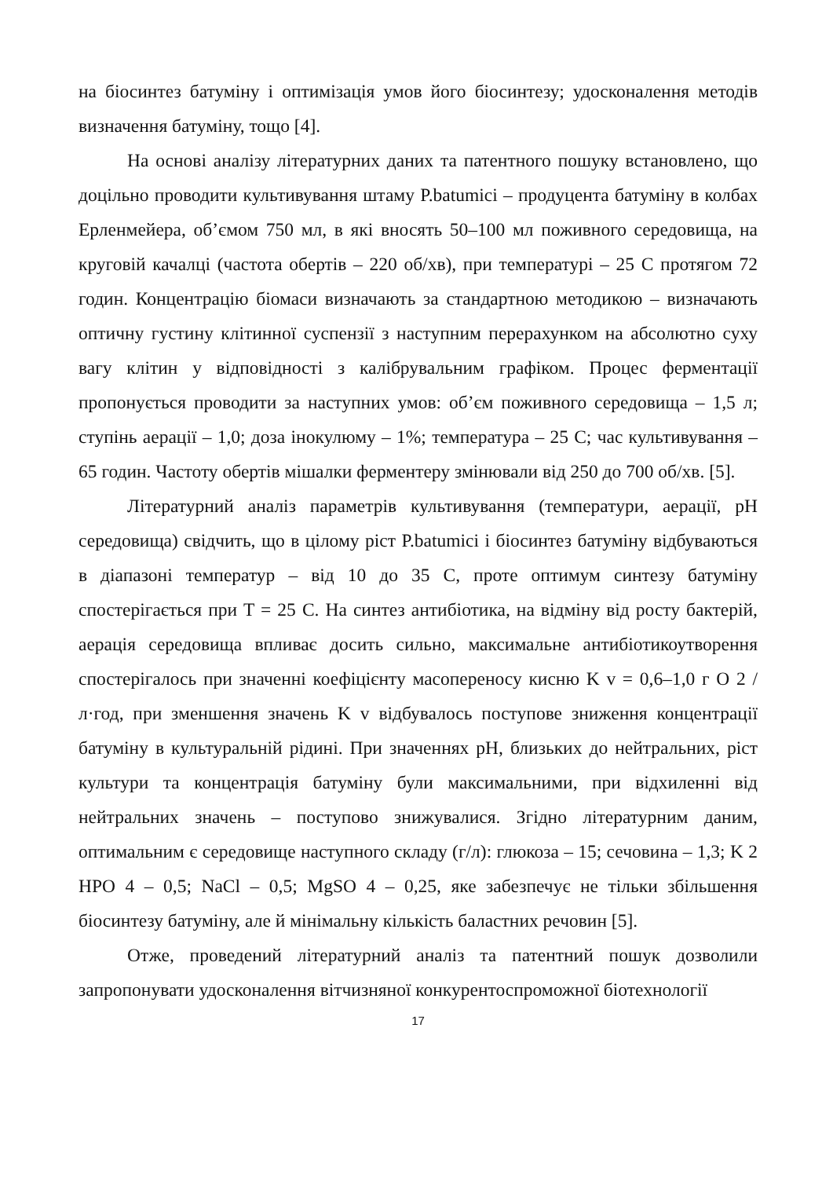на біосинтез батуміну і оптимізація умов його біосинтезу; удосконалення методів визначення батуміну, тощо [4].
На основі аналізу літературних даних та патентного пошуку встановлено, що доцільно проводити культивування штаму P.batumici – продуцента батуміну в колбах Ерленмейера, об’ємом 750 мл, в які вносять 50–100 мл поживного середовища, на круговій качалці (частота обертів – 220 об/хв), при температурі – 25 С протягом 72 годин. Концентрацію біомаси визначають за стандартною методикою – визначають оптичну густину клітинної суспензії з наступним перерахунком на абсолютно суху вагу клітин у відповідності з калібрувальним графіком. Процес ферментації пропонується проводити за наступних умов: об’єм поживного середовища – 1,5 л; ступінь аерації – 1,0; доза інокулюму – 1%; температура – 25 С; час культивування – 65 годин. Частоту обертів мішалки ферментеру змінювали від 250 до 700 об/хв. [5].
Літературний аналіз параметрів культивування (температури, аерації, pH середовища) свідчить, що в цілому ріст P.batumici і біосинтез батуміну відбуваються в діапазоні температур – від 10 до 35 С, проте оптимум синтезу батуміну спостерігається при T = 25 С. На синтез антибіотика, на відміну від росту бактерій, аерація середовища впливає досить сильно, максимальне антибіотикоутворення спостерігалось при значенні коефіцієнту масопереносу кисню K v = 0,6–1,0 г O 2 /л·год, при зменшення значень K v відбувалось поступове зниження концентрації батуміну в культуральній рідині. При значеннях pH, близьких до нейтральних, ріст культури та концентрація батуміну були максимальними, при відхиленні від нейтральних значень – поступово знижувалися. Згідно літературним даним, оптимальним є середовище наступного складу (г/л): глюкоза – 15; сечовина – 1,3; K 2 HPO 4 – 0,5; NaCl – 0,5; MgSO 4 – 0,25, яке забезпечує не тільки збільшення біосинтезу батуміну, але й мінімальну кількість баластних речовин [5].
Отже, проведений літературний аналіз та патентний пошук дозволили запропонувати удосконалення вітчизняної конкурентоспроможної біотехнології
17